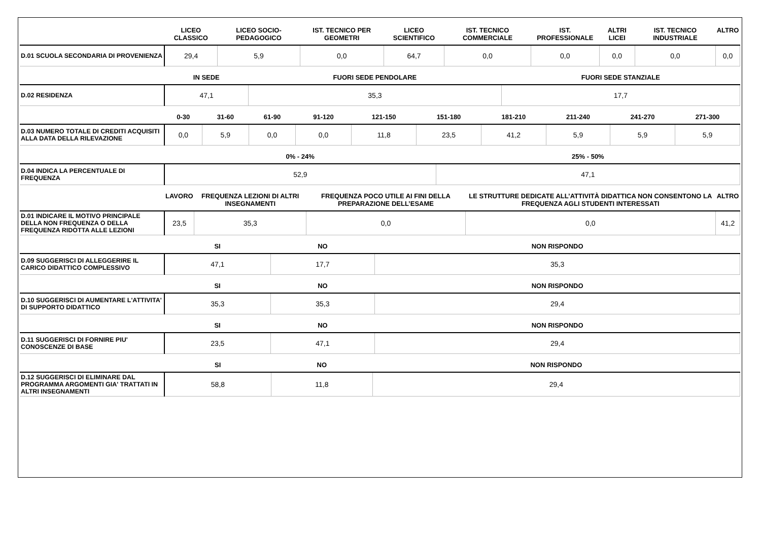| | LICEO CLASSICO | LICEO SOCIO-PEDAGOGICO | IST. TECNICO PER GEOMETRI | LICEO SCIENTIFICO | IST. TECNICO COMMERCIALE | IST. PROFESSIONALE | ALTRI LICEI | IST. TECNICO INDUSTRIALE | ALTRO |
| --- | --- | --- | --- | --- | --- | --- | --- | --- | --- |
| D.01 SCUOLA SECONDARIA DI PROVENIENZA | 29,4 | 5,9 | 0,0 | 64,7 | 0,0 | 0,0 | 0,0 | 0,0 | 0,0 |
| | IN SEDE | FUORI SEDE PENDOLARE | FUORI SEDE STANZIALE |
| --- | --- | --- | --- |
| D.02 RESIDENZA | 47,1 | 35,3 | 17,7 |
| | 0-30 | 31-60 | 61-90 | 91-120 | 121-150 | 151-180 | 181-210 | 211-240 | 241-270 | 271-300 |
| --- | --- | --- | --- | --- | --- | --- | --- | --- | --- | --- |
| D.03 NUMERO TOTALE DI CREDITI ACQUISITI ALLA DATA DELLA RILEVAZIONE | 0,0 | 5,9 | 0,0 | 0,0 | 11,8 | 23,5 | 41,2 | 5,9 | 5,9 | 5,9 |
| | 0% - 24% | 25% - 50% |
| --- | --- | --- |
| D.04 INDICA LA PERCENTUALE DI FREQUENZA | 52,9 | 47,1 |
| | LAVORO | FREQUENZA LEZIONI DI ALTRI INSEGNAMENTI | FREQUENZA POCO UTILE AI FINI DELLA PREPARAZIONE DELL’ESAME | LE STRUTTURE DEDICATE ALL’ATTIVITÀ DIDATTICA NON CONSENTONO LA FREQUENZA AGLI STUDENTI INTERESSATI | ALTRO |
| --- | --- | --- | --- | --- | --- |
| D.01 INDICARE IL MOTIVO PRINCIPALE DELLA NON FREQUENZA O DELLA FREQUENZA RIDOTTA ALLE LEZIONI | 23,5 | 35,3 | 0,0 | 0,0 | 41,2 |
| | SI | NO | NON RISPONDO |
| --- | --- | --- | --- |
| D.09 SUGGERISCI DI ALLEGGERIRE IL CARICO DIDATTICO COMPLESSIVO | 47,1 | 17,7 | 35,3 |
| | SI | NO | NON RISPONDO |
| --- | --- | --- | --- |
| D.10 SUGGERISCI DI AUMENTARE L'ATTIVITA' DI SUPPORTO DIDATTICO | 35,3 | 35,3 | 29,4 |
| | SI | NO | NON RISPONDO |
| --- | --- | --- | --- |
| D.11 SUGGERISCI DI FORNIRE PIU' CONOSCENZE DI BASE | 23,5 | 47,1 | 29,4 |
| | SI | NO | NON RISPONDO |
| --- | --- | --- | --- |
| D.12 SUGGERISCI DI ELIMINARE DAL PROGRAMMA ARGOMENTI GIA' TRATTATI IN ALTRI INSEGNAMENTI | 58,8 | 11,8 | 29,4 |